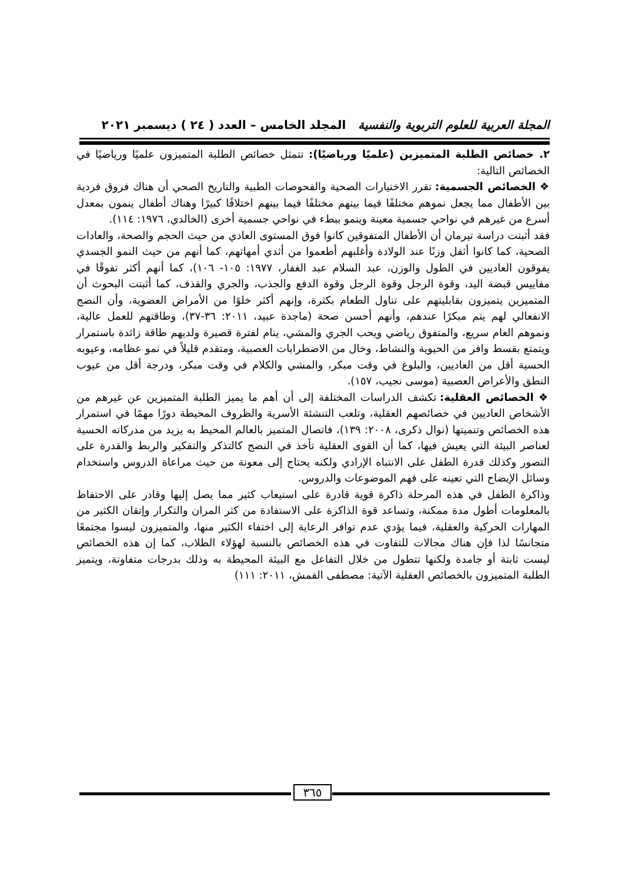المجلة العربية للعلوم التربوية والنفسية المجلد الخامس – العدد ( ٢٤ ) ديسمبر ٢٠٢١
٢. خصائص الطلبة المتميزين (علميًا ورياضيًا): تتمثل خصائص الطلبة المتميزون علميًا ورياضيًا في الخصائص التالية:
❖ الخصائص الجسمية: تقرر الاختيارات الصحية والفحوصات الطبية والتاريخ الصحي أن هناك فروق فردية بين الأطفال مما يجعل نموهم مختلفًا فيما بينهم مختلفًا فيما بينهم اختلافًا كبيرًا وهناك أطفال ينمون بمعدل أسرع من غيرهم في نواحي جسمية معينة وينمو ببطء في نواحي جسمية أخرى (الخالدي، ١٩٧٦: ١١٤).
فقد أثبتت دراسة تيرمان أن الأطفال المتفوقين كانوا فوق المستوى العادي من حيث الحجم والصحة، والعادات الصحية، كما كانوا أثقل وزنًا عند الولادة وأغلبهم أطعموا من أثدي أمهاتهم، كما أنهم من حيث النمو الجسدي يفوقون العاديين في الطول والوزن، عبد السلام عبد الغفار، ١٩٧٧: ١٠٥- ١٠٦)، كما أنهم أكثر تفوقًا في مقاييس قبضة اليد، وقوة الرجل وقوة الرجل وقوة الدفع والجذب، والجري والقذف، كما أثبتت البحوث أن المتميزين يتميزون بقابليتهم على تناول الطعام بكثرة، وإنهم أكثر خلوًا من الأمراض العضوية، وأن النضج الانفعالي لهم يتم مبكرًا عندهم، وأنهم أحسن صحة (ماجدة عبيد، ٢٠١١: ٣٦-٣٧)، وطاقتهم للعمل عالية، ونموهم العام سريع، والمتفوق رياضي ويحب الجري والمشي، ينام لفترة قصيرة ولديهم طاقة زائدة باستمرار ويتمتع بقسط وافر من الحيوية والنشاط، وخال من الاضطرابات العصبية، ومتقدم قليلاً في نمو عظامه، وعيوبه الحسية أقل من العاديين، والبلوغ في وقت مبكر، والمشي والكلام في وقت مبكر، ودرجة أقل من عيوب النطق والأعراض العصبية (موسى نجيب، ١٥٧).
❖ الخصائص العقلية: تكشف الدراسات المختلفة إلى أن أهم ما يميز الطلبة المتميزين عن غيرهم من الأشخاص العاديين في خصائصهم العقلية، وتلعب التنشئة الأسرية والظروف المحيطة دورًا مهمًا في استمرار هذه الخصائص وتنميتها (نوال ذكرى، ٢٠٠٨: ١٣٩)، فاتصال المتميز بالعالم المحيط به يزيد من مدركاته الحسية لعناصر البيئة التي يعيش فيها، كما أن القوى العقلية تأخذ في النضج كالتذكر والتفكير والربط والقدرة على التصور وكذلك قدرة الطفل على الانتباه الإرادي ولكنه يحتاج إلى معونة من حيث مراعاة الدروس واستخدام وسائل الإيضاح التي تعينه على فهم الموضوعات والدروس.
وذاكرة الطفل في هذه المرحلة ذاكرة قوية قادرة على استيعاب كثير مما يصل إليها وقادر على الاحتفاظ بالمعلومات أطول مدة ممكنة، وتساعد قوة الذاكرة على الاستفادة من كثر المران والتكرار وإتقان الكثير من المهارات الحركية والعقلية، فيما يؤدي عدم توافر الرعاية إلى اختفاء الكثير منها، والمتميزون ليسوا مجتمعًا متجانسًا لذا فإن هناك مجالات للتفاوت في هذه الخصائص بالنسبة لهؤلاء الطلاب، كما إن هذه الخصائص ليست ثابتة أو جامدة ولكنها تتطول من خلال التفاعل مع البيئة المحيطة به وذلك بدرجات متفاوتة، ويتميز الطلبة المتميزون بالخصائص العقلية الآتية: مصطفى القمش، ٢٠١١: ١١١)
٣٦٥